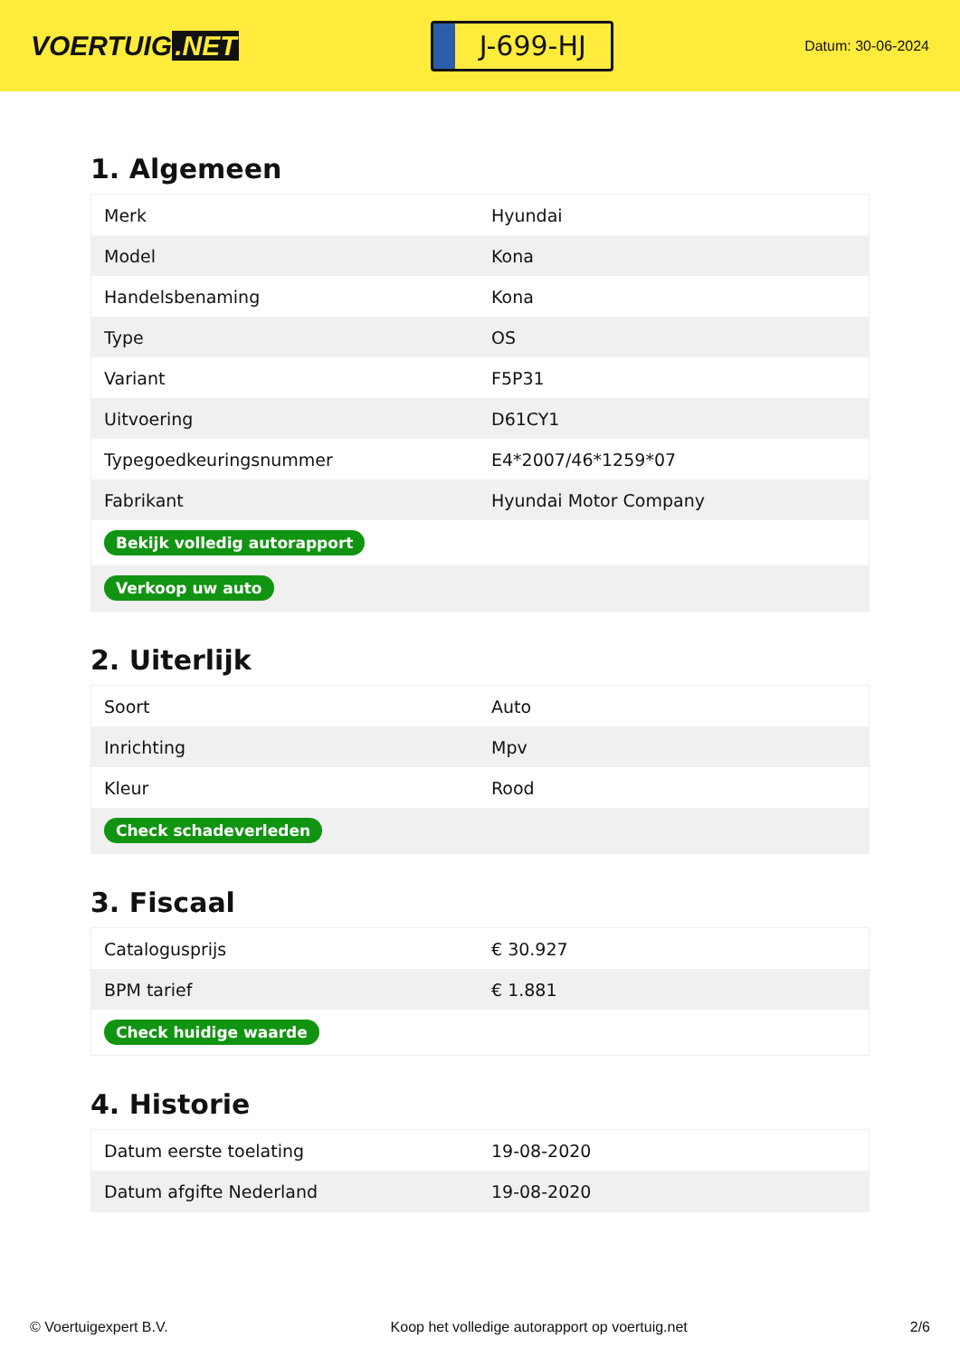VOERTUIG.NET
J-699-HJ
Datum: 30-06-2024
1. Algemeen
| Merk | Hyundai |
| Model | Kona |
| Handelsbenaming | Kona |
| Type | OS |
| Variant | F5P31 |
| Uitvoering | D61CY1 |
| Typegoedkeuringsnummer | E4*2007/46*1259*07 |
| Fabrikant | Hyundai Motor Company |
| Bekijk volledig autorapport | |
| Verkoop uw auto | |
2. Uiterlijk
| Soort | Auto |
| Inrichting | Mpv |
| Kleur | Rood |
| Check schadeverleden | |
3. Fiscaal
| Catalogusprijs | € 30.927 |
| BPM tarief | € 1.881 |
| Check huidige waarde | |
4. Historie
| Datum eerste toelating | 19-08-2020 |
| Datum afgifte Nederland | 19-08-2020 |
© Voertuigexpert B.V. Koop het volledige autorapport op voertuig.net 2/6